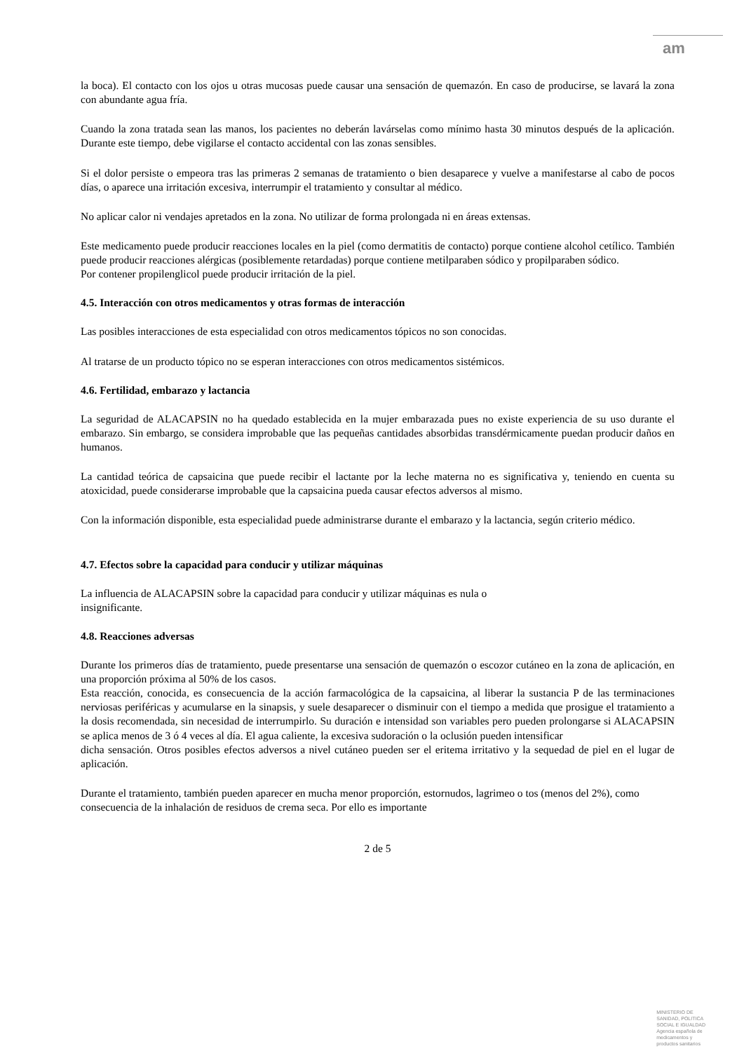am
la boca). El contacto con los ojos u otras mucosas puede causar una sensación de quemazón. En caso de producirse, se lavará la zona con abundante agua fría.
Cuando la zona tratada sean las manos, los pacientes no deberán lavárselas como mínimo hasta 30 minutos después de la aplicación. Durante este tiempo, debe vigilarse el contacto accidental con las zonas sensibles.
Si el dolor persiste o empeora tras las primeras 2 semanas de tratamiento o bien desaparece y vuelve a manifestarse al cabo de pocos días, o aparece una irritación excesiva, interrumpir el tratamiento y consultar al médico.
No aplicar calor ni vendajes apretados en la zona. No utilizar de forma prolongada ni en áreas extensas.
Este medicamento puede producir reacciones locales en la piel (como dermatitis de contacto) porque contiene alcohol cetílico. También puede producir reacciones alérgicas (posiblemente retardadas) porque contiene metilparaben sódico y propilparaben sódico.
Por contener propilenglicol puede producir irritación de la piel.
4.5. Interacción con otros medicamentos y otras formas de interacción
Las posibles interacciones de esta especialidad con otros medicamentos tópicos no son conocidas.
Al tratarse de un producto tópico no se esperan interacciones con otros medicamentos sistémicos.
4.6. Fertilidad, embarazo y lactancia
La seguridad de ALACAPSIN no ha quedado establecida en la mujer embarazada pues no existe experiencia de su uso durante el embarazo. Sin embargo, se considera improbable que las pequeñas cantidades absorbidas transdérmicamente puedan producir daños en humanos.
La cantidad teórica de capsaicina que puede recibir el lactante por la leche materna no es significativa y, teniendo en cuenta su atoxicidad, puede considerarse improbable que la capsaicina pueda causar efectos adversos al mismo.
Con la información disponible, esta especialidad puede administrarse durante el embarazo y la lactancia, según criterio médico.
4.7. Efectos sobre la capacidad para conducir y utilizar máquinas
La influencia de ALACAPSIN sobre la capacidad para conducir y utilizar máquinas es nula o
insignificante.
4.8. Reacciones adversas
Durante los primeros días de tratamiento, puede presentarse una sensación de quemazón o escozor cutáneo en la zona de aplicación, en una proporción próxima al 50% de los casos.
Esta reacción, conocida, es consecuencia de la acción farmacológica de la capsaicina, al liberar la sustancia P de las terminaciones nerviosas periféricas y acumularse en la sinapsis, y suele desaparecer o disminuir con el tiempo a medida que prosigue el tratamiento a la dosis recomendada, sin necesidad de interrumpirlo. Su duración e intensidad son variables pero pueden prolongarse si ALACAPSIN se aplica menos de 3 ó 4 veces al día. El agua caliente, la excesiva sudoración o la oclusión pueden intensificar
dicha sensación. Otros posibles efectos adversos a nivel cutáneo pueden ser el eritema irritativo y la sequedad de piel en el lugar de aplicación.
Durante el tratamiento, también pueden aparecer en mucha menor proporción, estornudos, lagrimeo o tos (menos del 2%), como consecuencia de la inhalación de residuos de crema seca. Por ello es importante
2 de 5
MINISTERIO DE
SANIDAD, POLITICA
SOCIAL E IGUALDAD
Agencia española de
medicamentos y
productos sanitarios